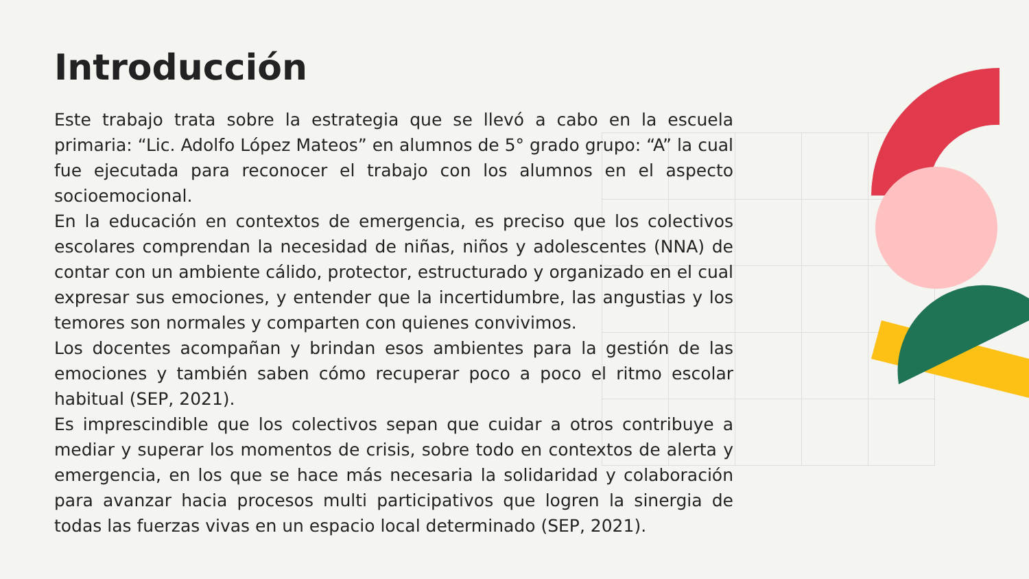Introducción
Este trabajo trata sobre la estrategia que se llevó a cabo en la escuela primaria: “Lic. Adolfo López Mateos” en alumnos de 5° grado grupo: “A” la cual fue ejecutada para reconocer el trabajo con los alumnos en el aspecto socioemocional.
En la educación en contextos de emergencia, es preciso que los colectivos escolares comprendan la necesidad de niñas, niños y adolescentes (NNA) de contar con un ambiente cálido, protector, estructurado y organizado en el cual expresar sus emociones, y entender que la incertidumbre, las angustias y los temores son normales y comparten con quienes convivimos.
Los docentes acompañan y brindan esos ambientes para la gestión de las emociones y también saben cómo recuperar poco a poco el ritmo escolar habitual (SEP, 2021).
Es imprescindible que los colectivos sepan que cuidar a otros contribuye a mediar y superar los momentos de crisis, sobre todo en contextos de alerta y emergencia, en los que se hace más necesaria la solidaridad y colaboración para avanzar hacia procesos multi participativos que logren la sinergia de todas las fuerzas vivas en un espacio local determinado (SEP, 2021).